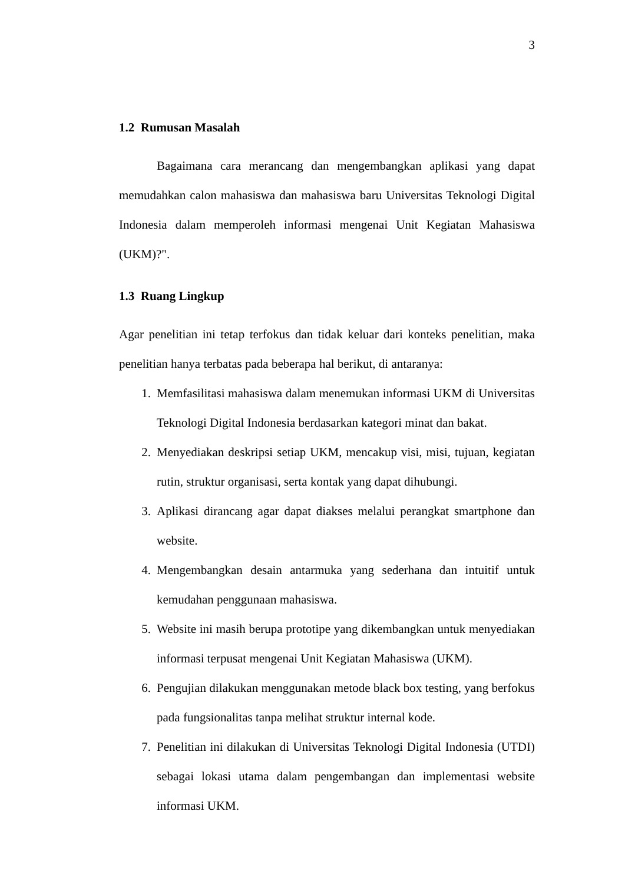3
1.2 Rumusan Masalah
Bagaimana cara merancang dan mengembangkan aplikasi yang dapat memudahkan calon mahasiswa dan mahasiswa baru Universitas Teknologi Digital Indonesia dalam memperoleh informasi mengenai Unit Kegiatan Mahasiswa (UKM)?".
1.3 Ruang Lingkup
Agar penelitian ini tetap terfokus dan tidak keluar dari konteks penelitian, maka penelitian hanya terbatas pada beberapa hal berikut, di antaranya:
1. Memfasilitasi mahasiswa dalam menemukan informasi UKM di Universitas Teknologi Digital Indonesia berdasarkan kategori minat dan bakat.
2. Menyediakan deskripsi setiap UKM, mencakup visi, misi, tujuan, kegiatan rutin, struktur organisasi, serta kontak yang dapat dihubungi.
3. Aplikasi dirancang agar dapat diakses melalui perangkat smartphone dan website.
4. Mengembangkan desain antarmuka yang sederhana dan intuitif untuk kemudahan penggunaan mahasiswa.
5. Website ini masih berupa prototipe yang dikembangkan untuk menyediakan informasi terpusat mengenai Unit Kegiatan Mahasiswa (UKM).
6. Pengujian dilakukan menggunakan metode black box testing, yang berfokus pada fungsionalitas tanpa melihat struktur internal kode.
7. Penelitian ini dilakukan di Universitas Teknologi Digital Indonesia (UTDI) sebagai lokasi utama dalam pengembangan dan implementasi website informasi UKM.